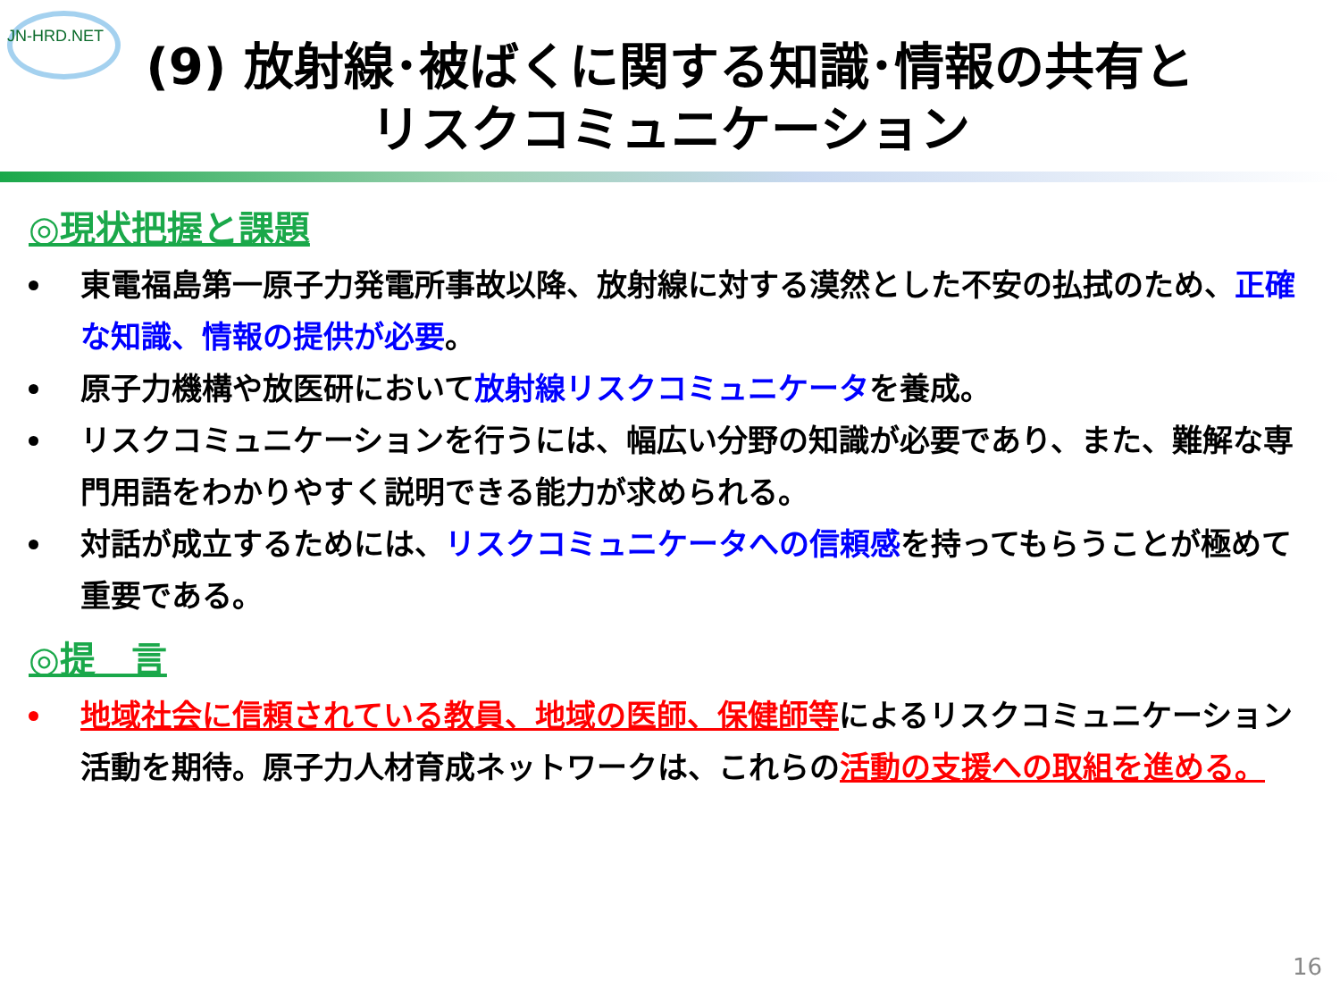JN-HRD.NET
(9) 放射線･被ばくに関する知識･情報の共有と
リスクコミュニケーション
◎現状把握と課題
東電福島第一原子力発電所事故以降、放射線に対する漠然とした不安の払拭のため、正確な知識、情報の提供が必要。
原子力機構や放医研において放射線リスクコミュニケータを養成。
リスクコミュニケーションを行うには、幅広い分野の知識が必要であり、また、難解な専門用語をわかりやすく説明できる能力が求められる。
対話が成立するためには、リスクコミュニケータへの信頼感を持ってもらうことが極めて重要である。
◎提　言
地域社会に信頼されている教員、地域の医師、保健師等によるリスクコミュニケーション活動を期待。原子力人材育成ネットワークは、これらの活動の支援への取組を進める。
16